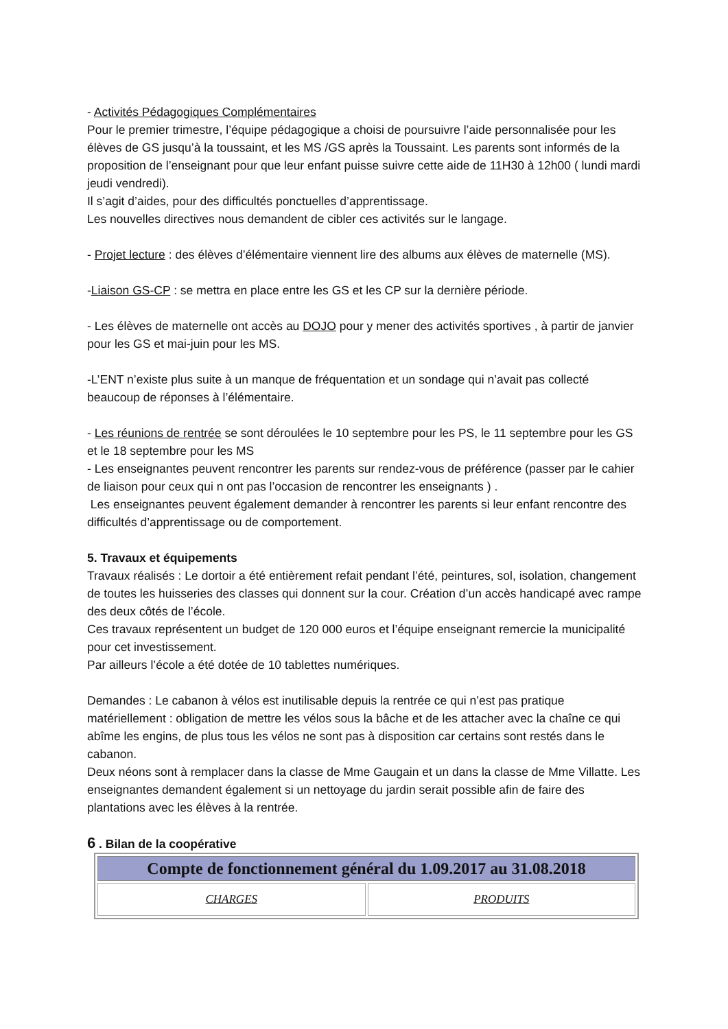- Activités Pédagogiques Complémentaires
Pour le premier trimestre, l’équipe pédagogique a choisi de poursuivre l’aide personnalisée pour les élèves de GS jusqu’à la toussaint, et les MS /GS après la Toussaint. Les parents sont informés de la proposition de l’enseignant pour que leur enfant puisse suivre cette aide de 11H30 à 12h00 ( lundi mardi jeudi vendredi).
Il s’agit d’aides, pour des difficultés ponctuelles d’apprentissage.
Les nouvelles directives nous demandent de cibler ces activités sur le langage.
- Projet lecture : des élèves d’élémentaire viennent lire des albums aux élèves de maternelle (MS).
-Liaison GS-CP : se mettra en place entre les GS et les CP sur la dernière période.
- Les élèves de maternelle ont accès au DOJO pour y mener des activités sportives , à partir de janvier pour les GS et mai-juin pour les MS.
-L’ENT n’existe plus suite à un manque de fréquentation et un sondage qui n’avait pas collecté beaucoup de réponses à l’élémentaire.
- Les réunions de rentrée se sont déroulées le 10 septembre pour les PS, le 11 septembre pour les GS et le 18 septembre pour les MS
- Les enseignantes peuvent rencontrer les parents sur rendez-vous de préférence (passer par le cahier de liaison pour ceux qui n ont pas l’occasion de rencontrer les enseignants ) .
Les enseignantes peuvent également demander à rencontrer les parents si leur enfant rencontre des difficultés d’apprentissage ou de comportement.
5. Travaux et équipements
Travaux réalisés : Le dortoir a été entièrement refait pendant l’été, peintures, sol, isolation, changement de toutes les huisseries des classes qui donnent sur la cour. Création d’un accès handicapé avec rampe des deux côtés de l’école.
Ces travaux représentent un budget de 120 000 euros et l’équipe enseignant remercie la municipalité pour cet investissement.
Par ailleurs l’école a été dotée de 10 tablettes numériques.
Demandes : Le cabanon à vélos est inutilisable depuis la rentrée ce qui n’est pas pratique matériellement : obligation de mettre les vélos sous la bâche et de les attacher avec la chaîne ce qui abîme les engins, de plus tous les vélos ne sont pas à disposition car certains sont restés dans le cabanon.
Deux néons sont à remplacer dans la classe de Mme Gaugain et un dans la classe de Mme Villatte. Les enseignantes demandent également si un nettoyage du jardin serait possible afin de faire des plantations avec les élèves à la rentrée.
6 . Bilan de la coopérative
| Compte de fonctionnement général du 1.09.2017 au 31.08.2018 | |
| CHARGES | PRODUITS |